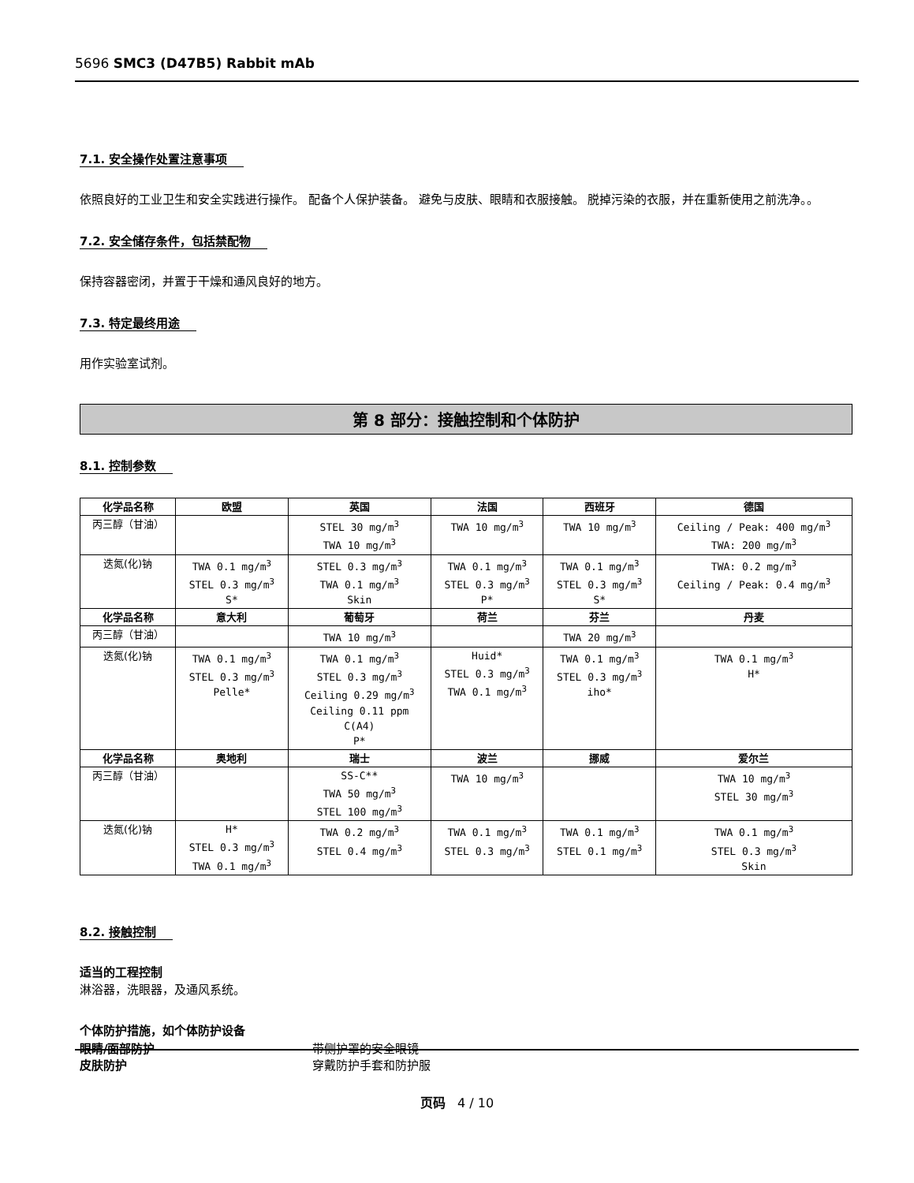5696 SMC3 (D47B5) Rabbit mAb
7.1. 安全操作处置注意事项
依照良好的工业卫生和安全实践进行操作。 配备个人保护装备。 避免与皮肤、眼睛和衣服接触。 脱掉污染的衣服，并在重新使用之前洗净。。
7.2. 安全储存条件，包括禁配物
保持容器密闭，并置于干燥和通风良好的地方。
7.3. 特定最终用途
用作实验室试剂。
第 8 部分：接触控制和个体防护
8.1. 控制参数
| 化学品名称 | 欧盟 | 英国 | 法国 | 西班牙 | 德国 |
| --- | --- | --- | --- | --- | --- |
| 丙三醇（甘油） | | STEL 30 mg/m<sup>3</sup> TWA 10 mg/m<sup>3</sup> | TWA 10 mg/m<sup>3</sup> | TWA 10 mg/m<sup>3</sup> | Ceiling / Peak: 400 mg/m<sup>3</sup> TWA: 200 mg/m<sup>3</sup> |
| 迭氮(化)钠 | TWA 0.1 mg/m<sup>3</sup> STEL 0.3 mg/m<sup>3</sup> S* | STEL 0.3 mg/m<sup>3</sup> TWA 0.1 mg/m<sup>3</sup> Skin | TWA 0.1 mg/m<sup>3</sup> STEL 0.3 mg/m<sup>3</sup> P* | TWA 0.1 mg/m<sup>3</sup> STEL 0.3 mg/m<sup>3</sup> S* | TWA: 0.2 mg/m<sup>3</sup> Ceiling / Peak: 0.4 mg/m<sup>3</sup> |
| 化学品名称 | 意大利 | 葡萄牙 | 荷兰 | 芬兰 | 丹麦 |
| 丙三醇（甘油） | | TWA 10 mg/m<sup>3</sup> | | TWA 20 mg/m<sup>3</sup> | |
| 迭氮(化)钠 | TWA 0.1 mg/m<sup>3</sup> STEL 0.3 mg/m<sup>3</sup> Pelle* | TWA 0.1 mg/m<sup>3</sup> STEL 0.3 mg/m<sup>3</sup> Ceiling 0.29 mg/m<sup>3</sup> Ceiling 0.11 ppm C(A4) P* | Huid* STEL 0.3 mg/m<sup>3</sup> TWA 0.1 mg/m<sup>3</sup> | TWA 0.1 mg/m<sup>3</sup> STEL 0.3 mg/m<sup>3</sup> iho* | TWA 0.1 mg/m<sup>3</sup> H* |
| 化学品名称 | 奥地利 | 瑞士 | 波兰 | 挪威 | 爱尔兰 |
| 丙三醇（甘油） | | SS-C** TWA 50 mg/m<sup>3</sup> STEL 100 mg/m<sup>3</sup> | TWA 10 mg/m<sup>3</sup> | | TWA 10 mg/m<sup>3</sup> STEL 30 mg/m<sup>3</sup> |
| 迭氮(化)钠 | H* STEL 0.3 mg/m<sup>3</sup> TWA 0.1 mg/m<sup>3</sup> | TWA 0.2 mg/m<sup>3</sup> STEL 0.4 mg/m<sup>3</sup> | TWA 0.1 mg/m<sup>3</sup> STEL 0.3 mg/m<sup>3</sup> | TWA 0.1 mg/m<sup>3</sup> STEL 0.1 mg/m<sup>3</sup> | TWA 0.1 mg/m<sup>3</sup> STEL 0.3 mg/m<sup>3</sup> Skin |
8.2. 接触控制
适当的工程控制
淋浴器，洗眼器，及通风系统。
个体防护措施，如个体防护设备
眼睛/面部防护 带侧护罩的安全眼镜
皮肤防护 穿戴防护手套和防护服
页码 4 / 10